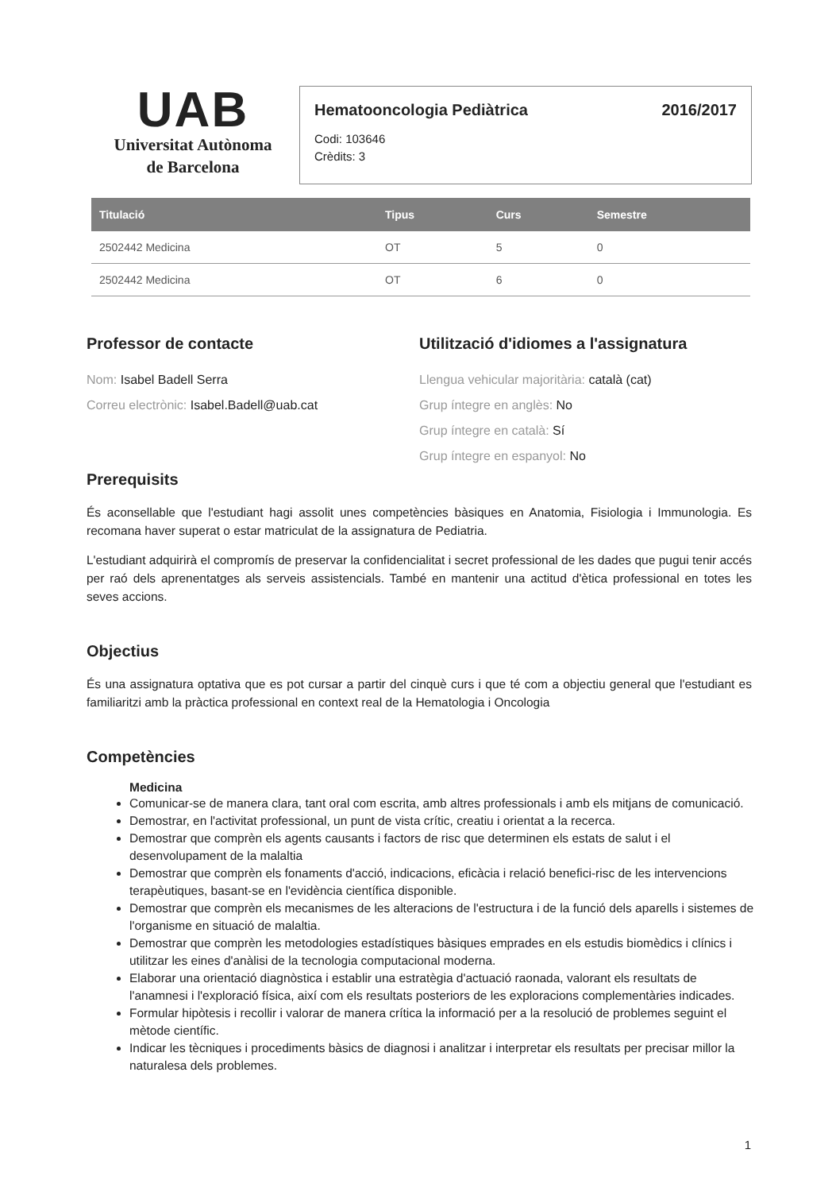UAB
Universitat Autònoma
de Barcelona
Hematooncologia Pediàtrica 2016/2017
Codi: 103646
Crèdits: 3
| Titulació | Tipus | Curs | Semestre |
| --- | --- | --- | --- |
| 2502442 Medicina | OT | 5 | 0 |
| 2502442 Medicina | OT | 6 | 0 |
Professor de contacte
Nom: Isabel Badell Serra
Correu electrònic: Isabel.Badell@uab.cat
Utilització d'idiomes a l'assignatura
Llengua vehicular majoritària: català (cat)
Grup íntegre en anglès: No
Grup íntegre en català: Sí
Grup íntegre en espanyol: No
Prerequisits
És aconsellable que l'estudiant hagi assolit unes competències bàsiques en Anatomia, Fisiologia i Immunologia. Es recomana haver superat o estar matriculat de la assignatura de Pediatria.
L'estudiant adquirirà el compromís de preservar la confidencialitat i secret professional de les dades que pugui tenir accés per raó dels aprenentatges als serveis assistencials. També en mantenir una actitud d'ètica professional en totes les seves accions.
Objectius
És una assignatura optativa que es pot cursar a partir del cinquè curs i que té com a objectiu general que l'estudiant es familiaritzi amb la pràctica professional en context real de la Hematologia i Oncologia
Competències
Medicina
Comunicar-se de manera clara, tant oral com escrita, amb altres professionals i amb els mitjans de comunicació.
Demostrar, en l'activitat professional, un punt de vista crític, creatiu i orientat a la recerca.
Demostrar que comprèn els agents causants i factors de risc que determinen els estats de salut i el desenvolupament de la malaltia
Demostrar que comprèn els fonaments d'acció, indicacions, eficàcia i relació benefici-risc de les intervencions terapèutiques, basant-se en l'evidència científica disponible.
Demostrar que comprèn els mecanismes de les alteracions de l'estructura i de la funció dels aparells i sistemes de l'organisme en situació de malaltia.
Demostrar que comprèn les metodologies estadístiques bàsiques emprades en els estudis biomèdics i clínics i utilitzar les eines d'anàlisi de la tecnologia computacional moderna.
Elaborar una orientació diagnòstica i establir una estratègia d'actuació raonada, valorant els resultats de l'anamnesi i l'exploració física, així com els resultats posteriors de les exploracions complementàries indicades.
Formular hipòtesis i recollir i valorar de manera crítica la informació per a la resolució de problemes seguint el mètode científic.
Indicar les tècniques i procediments bàsics de diagnosi i analitzar i interpretar els resultats per precisar millor la naturalesa dels problemes.
1